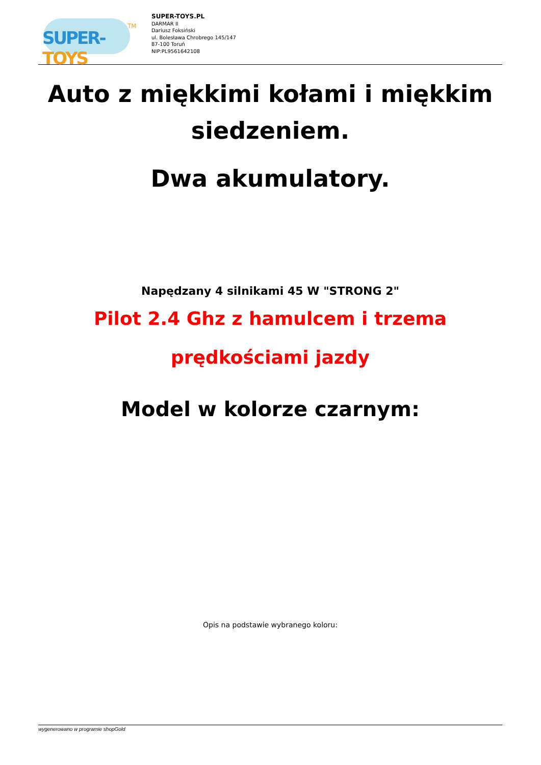SUPER-TOYS
TM
SUPER-TOYS.PL
DARMAR II
Dariusz Foksiński
ul. Bolesława Chrobrego 145/147
87-100 Toruń
NIP:PL9561642108
Auto z miękkimi kołami i miękkim siedzeniem.
Dwa akumulatory.
Napędzany 4 silnikami 45 W "STRONG 2"
Pilot 2.4 Ghz z hamulcem i trzema prędkościami jazdy
Model w kolorze czarnym:
Opis na podstawie wybranego koloru:
wygenerowano w programie shopGold